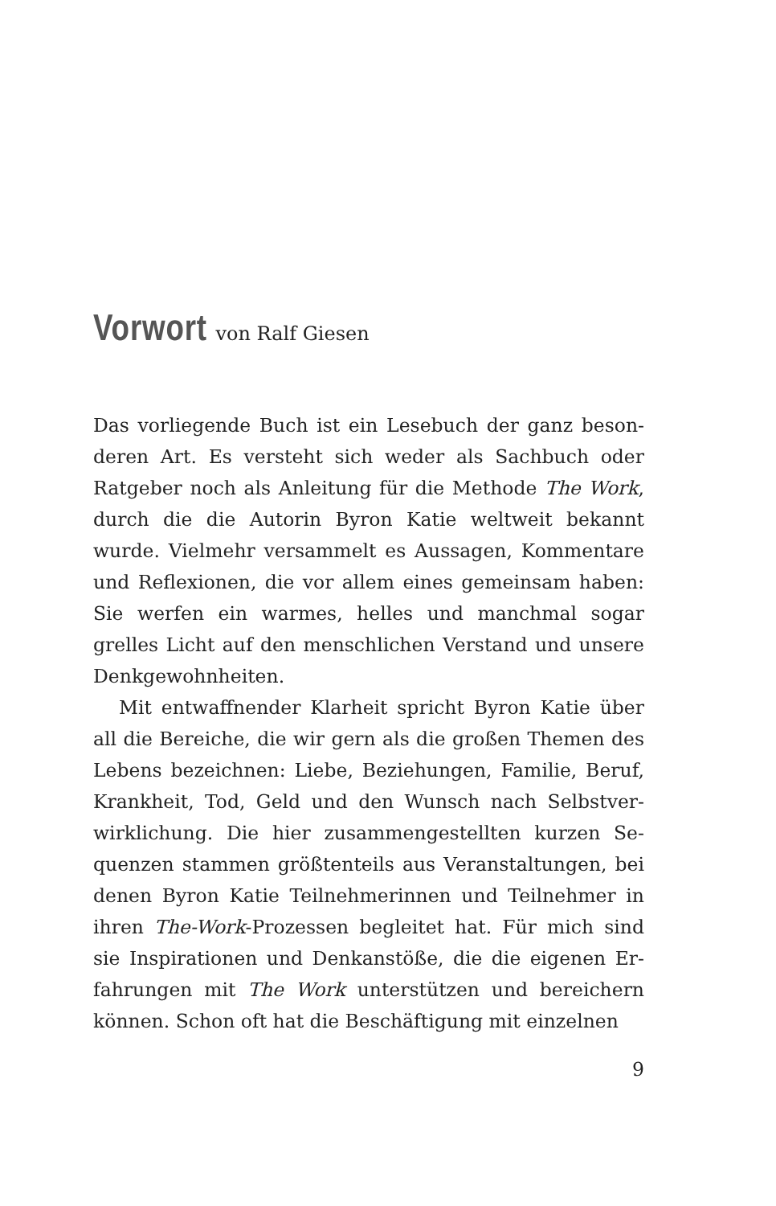Vorwort von Ralf Giesen
Das vorliegende Buch ist ein Lesebuch der ganz beson­deren Art. Es versteht sich weder als Sachbuch oder Ratgeber noch als Anleitung für die Methode The Work, durch die die Autorin Byron Katie weltweit bekannt wurde. Vielmehr versammelt es Aussagen, Kommenta­re und Reflexionen, die vor allem eines gemeinsam ha­ben: Sie werfen ein warmes, helles und manchmal sogar grelles Licht auf den menschlichen Verstand und unsere Denkgewohnheiten.
Mit entwaffnender Klarheit spricht Byron Katie über all die Bereiche, die wir gern als die großen Themen des Lebens bezeichnen: Liebe, Beziehungen, Familie, Beruf, Krankheit, Tod, Geld und den Wunsch nach Selbstver­wirklichung. Die hier zusammengestellten kurzen Se­quenzen stammen größtenteils aus Veranstaltungen, bei denen Byron Katie Teilnehmerinnen und Teilnehmer in ihren The-Work-Prozessen begleitet hat. Für mich sind sie Inspirationen und Denkanstöße, die die eigenen Er­fahrungen mit The Work unterstützen und bereichern können. Schon oft hat die Beschäftigung mit einzelnen
9